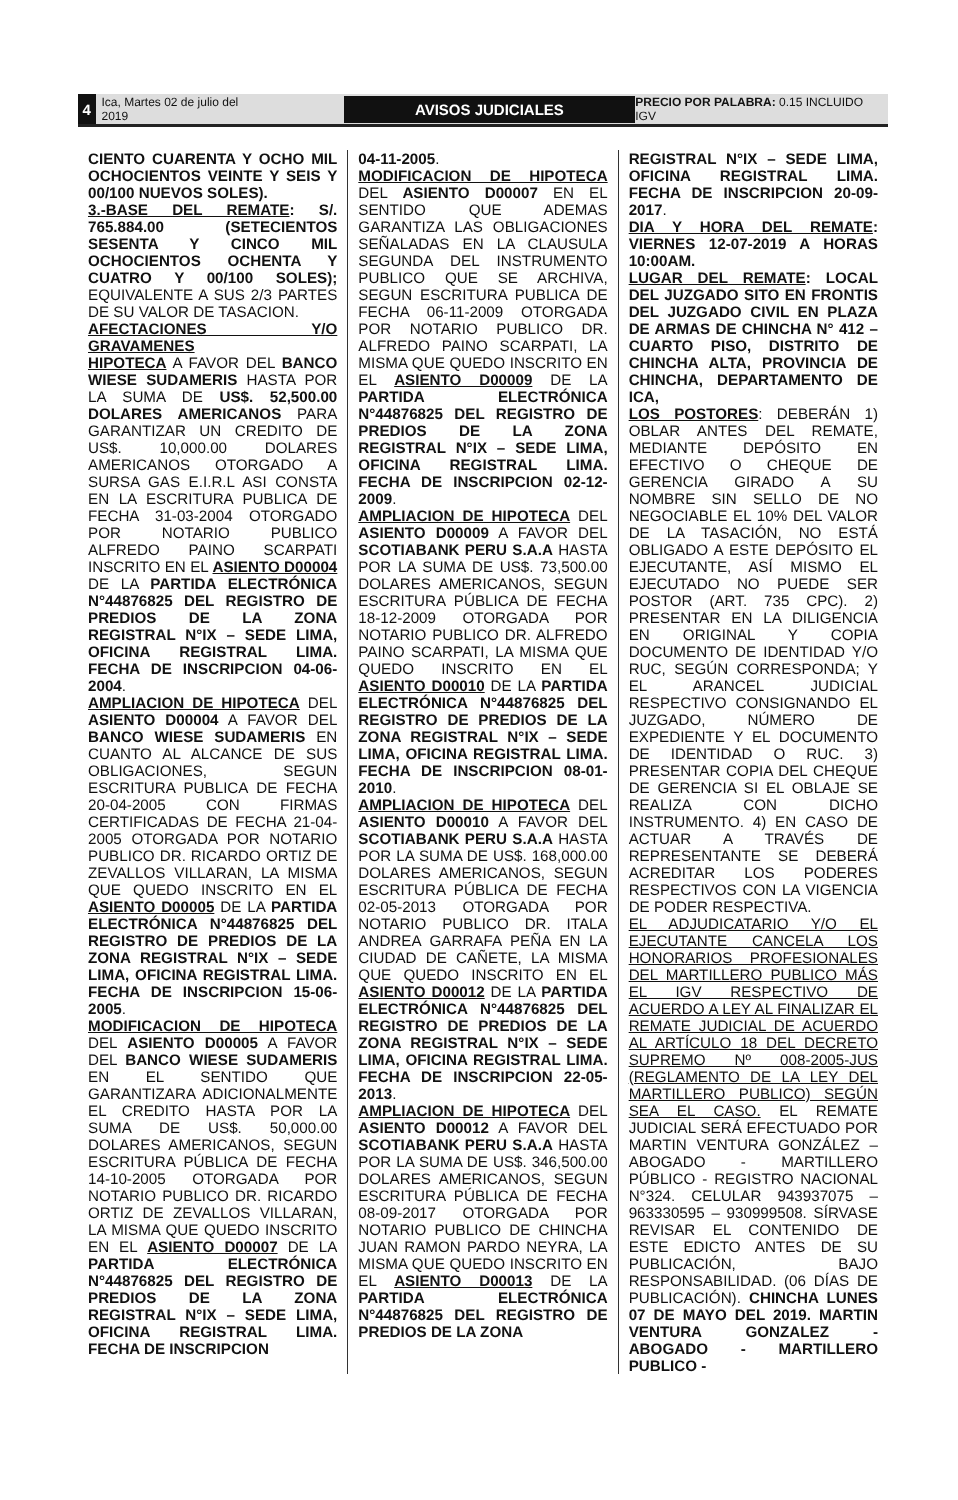4
Ica, Martes 02 de julio del 2019
AVISOS JUDICIALES
PRECIO POR PALABRA: 0.15 INCLUIDO IGV
CIENTO CUARENTA Y OCHO MIL OCHOCIENTOS VEINTE Y SEIS Y 00/100 NUEVOS SOLES).
3.-BASE DEL REMATE: S/. 765.884.00 (SETECIENTOS SESENTA Y CINCO MIL OCHOCIENTOS OCHENTA Y CUATRO Y 00/100 SOLES); EQUIVALENTE A SUS 2/3 PARTES DE SU VALOR DE TASACION.
AFECTACIONES Y/O GRAVAMENES
HIPOTECA A FAVOR DEL BANCO WIESE SUDAMERIS HASTA POR LA SUMA DE US$. 52,500.00 DOLARES AMERICANOS PARA GARANTIZAR UN CREDITO DE US$. 10,000.00 DOLARES AMERICANOS OTORGADO A SURSA GAS E.I.R.L ASI CONSTA EN LA ESCRITURA PUBLICA DE FECHA 31-03-2004 OTORGADO POR NOTARIO PUBLICO ALFREDO PAINO SCARPATI INSCRITO EN EL ASIENTO D00004 DE LA PARTIDA ELECTRÓNICA N°44876825 DEL REGISTRO DE PREDIOS DE LA ZONA REGISTRAL N°IX – SEDE LIMA, OFICINA REGISTRAL LIMA. FECHA DE INSCRIPCION 04-06-2004.
AMPLIACION DE HIPOTECA DEL ASIENTO D00004 A FAVOR DEL BANCO WIESE SUDAMERIS EN CUANTO AL ALCANCE DE SUS OBLIGACIONES, SEGUN ESCRITURA PUBLICA DE FECHA 20-04-2005 CON FIRMAS CERTIFICADAS DE FECHA 21-04-2005 OTORGADA POR NOTARIO PUBLICO DR. RICARDO ORTIZ DE ZEVALLOS VILLARAN, LA MISMA QUE QUEDO INSCRITO EN EL ASIENTO D00005 DE LA PARTIDA ELECTRÓNICA N°44876825 DEL REGISTRO DE PREDIOS DE LA ZONA REGISTRAL N°IX – SEDE LIMA, OFICINA REGISTRAL LIMA. FECHA DE INSCRIPCION 15-06-2005.
MODIFICACION DE HIPOTECA DEL ASIENTO D00005 A FAVOR DEL BANCO WIESE SUDAMERIS EN EL SENTIDO QUE GARANTIZARA ADICIONALMENTE EL CREDITO HASTA POR LA SUMA DE US$. 50,000.00 DOLARES AMERICANOS, SEGUN ESCRITURA PÚBLICA DE FECHA 14-10-2005 OTORGADA POR NOTARIO PUBLICO DR. RICARDO ORTIZ DE ZEVALLOS VILLARAN, LA MISMA QUE QUEDO INSCRITO EN EL ASIENTO D00007 DE LA PARTIDA ELECTRÓNICA N°44876825 DEL REGISTRO DE PREDIOS DE LA ZONA REGISTRAL N°IX – SEDE LIMA, OFICINA REGISTRAL LIMA. FECHA DE INSCRIPCION
04-11-2005.
MODIFICACION DE HIPOTECA DEL ASIENTO D00007 EN EL SENTIDO QUE ADEMAS GARANTIZA LAS OBLIGACIONES SEÑALADAS EN LA CLAUSULA SEGUNDA DEL INSTRUMENTO PUBLICO QUE SE ARCHIVA, SEGUN ESCRITURA PUBLICA DE FECHA 06-11-2009 OTORGADA POR NOTARIO PUBLICO DR. ALFREDO PAINO SCARPATI, LA MISMA QUE QUEDO INSCRITO EN EL ASIENTO D00009 DE LA PARTIDA ELECTRÓNICA N°44876825 DEL REGISTRO DE PREDIOS DE LA ZONA REGISTRAL N°IX – SEDE LIMA, OFICINA REGISTRAL LIMA. FECHA DE INSCRIPCION 02-12-2009.
AMPLIACION DE HIPOTECA DEL ASIENTO D00009 A FAVOR DEL SCOTIABANK PERU S.A.A HASTA POR LA SUMA DE US$. 73,500.00 DOLARES AMERICANOS, SEGUN ESCRITURA PÚBLICA DE FECHA 18-12-2009 OTORGADA POR NOTARIO PUBLICO DR. ALFREDO PAINO SCARPATI, LA MISMA QUE QUEDO INSCRITO EN EL ASIENTO D00010 DE LA PARTIDA ELECTRÓNICA N°44876825 DEL REGISTRO DE PREDIOS DE LA ZONA REGISTRAL N°IX – SEDE LIMA, OFICINA REGISTRAL LIMA. FECHA DE INSCRIPCION 08-01-2010.
AMPLIACION DE HIPOTECA DEL ASIENTO D00010 A FAVOR DEL SCOTIABANK PERU S.A.A HASTA POR LA SUMA DE US$. 168,000.00 DOLARES AMERICANOS, SEGUN ESCRITURA PÚBLICA DE FECHA 02-05-2013 OTORGADA POR NOTARIO PUBLICO DR. ITALA ANDREA GARRAFA PEÑA EN LA CIUDAD DE CAÑETE, LA MISMA QUE QUEDO INSCRITO EN EL ASIENTO D00012 DE LA PARTIDA ELECTRÓNICA N°44876825 DEL REGISTRO DE PREDIOS DE LA ZONA REGISTRAL N°IX – SEDE LIMA, OFICINA REGISTRAL LIMA. FECHA DE INSCRIPCION 22-05-2013.
AMPLIACION DE HIPOTECA DEL ASIENTO D00012 A FAVOR DEL SCOTIABANK PERU S.A.A HASTA POR LA SUMA DE US$. 346,500.00 DOLARES AMERICANOS, SEGUN ESCRITURA PÚBLICA DE FECHA 08-09-2017 OTORGADA POR NOTARIO PUBLICO DE CHINCHA JUAN RAMON PARDO NEYRA, LA MISMA QUE QUEDO INSCRITO EN EL ASIENTO D00013 DE LA PARTIDA ELECTRÓNICA N°44876825 DEL REGISTRO DE PREDIOS DE LA ZONA
REGISTRAL N°IX – SEDE LIMA, OFICINA REGISTRAL LIMA. FECHA DE INSCRIPCION 20-09-2017.
DIA Y HORA DEL REMATE: VIERNES 12-07-2019 A HORAS 10:00AM.
LUGAR DEL REMATE: LOCAL DEL JUZGADO SITO EN FRONTIS DEL JUZGADO CIVIL EN PLAZA DE ARMAS DE CHINCHA N° 412 – CUARTO PISO, DISTRITO DE CHINCHA ALTA, PROVINCIA DE CHINCHA, DEPARTAMENTO DE ICA,
LOS POSTORES: DEBERÁN 1) OBLAR ANTES DEL REMATE, MEDIANTE DEPÓSITO EN EFECTIVO O CHEQUE DE GERENCIA GIRADO A SU NOMBRE SIN SELLO DE NO NEGOCIABLE EL 10% DEL VALOR DE LA TASACIÓN, NO ESTÁ OBLIGADO A ESTE DEPÓSITO EL EJECUTANTE, ASÍ MISMO EL EJECUTADO NO PUEDE SER POSTOR (ART. 735 CPC). 2) PRESENTAR EN LA DILIGENCIA EN ORIGINAL Y COPIA DOCUMENTO DE IDENTIDAD Y/O RUC, SEGÚN CORRESPONDA; Y EL ARANCEL JUDICIAL RESPECTIVO CONSIGNANDO EL JUZGADO, NÚMERO DE EXPEDIENTE Y EL DOCUMENTO DE IDENTIDAD O RUC. 3) PRESENTAR COPIA DEL CHEQUE DE GERENCIA SI EL OBLAJE SE REALIZA CON DICHO INSTRUMENTO. 4) EN CASO DE ACTUAR A TRAVÉS DE REPRESENTANTE SE DEBERÁ ACREDITAR LOS PODERES RESPECTIVOS CON LA VIGENCIA DE PODER RESPECTIVA.
EL ADJUDICATARIO Y/O EL EJECUTANTE CANCELA LOS HONORARIOS PROFESIONALES DEL MARTILLERO PUBLICO MÁS EL IGV RESPECTIVO DE ACUERDO A LEY AL FINALIZAR EL REMATE JUDICIAL DE ACUERDO AL ARTÍCULO 18 DEL DECRETO SUPREMO Nº 008-2005-JUS (REGLAMENTO DE LA LEY DEL MARTILLERO PUBLICO) SEGÚN SEA EL CASO. EL REMATE JUDICIAL SERÁ EFECTUADO POR MARTIN VENTURA GONZÁLEZ – ABOGADO - MARTILLERO PÚBLICO - REGISTRO NACIONAL N°324. CELULAR 943937075 – 963330595 – 930999508. SÍRVASE REVISAR EL CONTENIDO DE ESTE EDICTO ANTES DE SU PUBLICACIÓN, BAJO RESPONSABILIDAD. (06 DÍAS DE PUBLICACIÓN). CHINCHA LUNES 07 DE MAYO DEL 2019. MARTIN VENTURA GONZALEZ - ABOGADO - MARTILLERO PUBLICO -